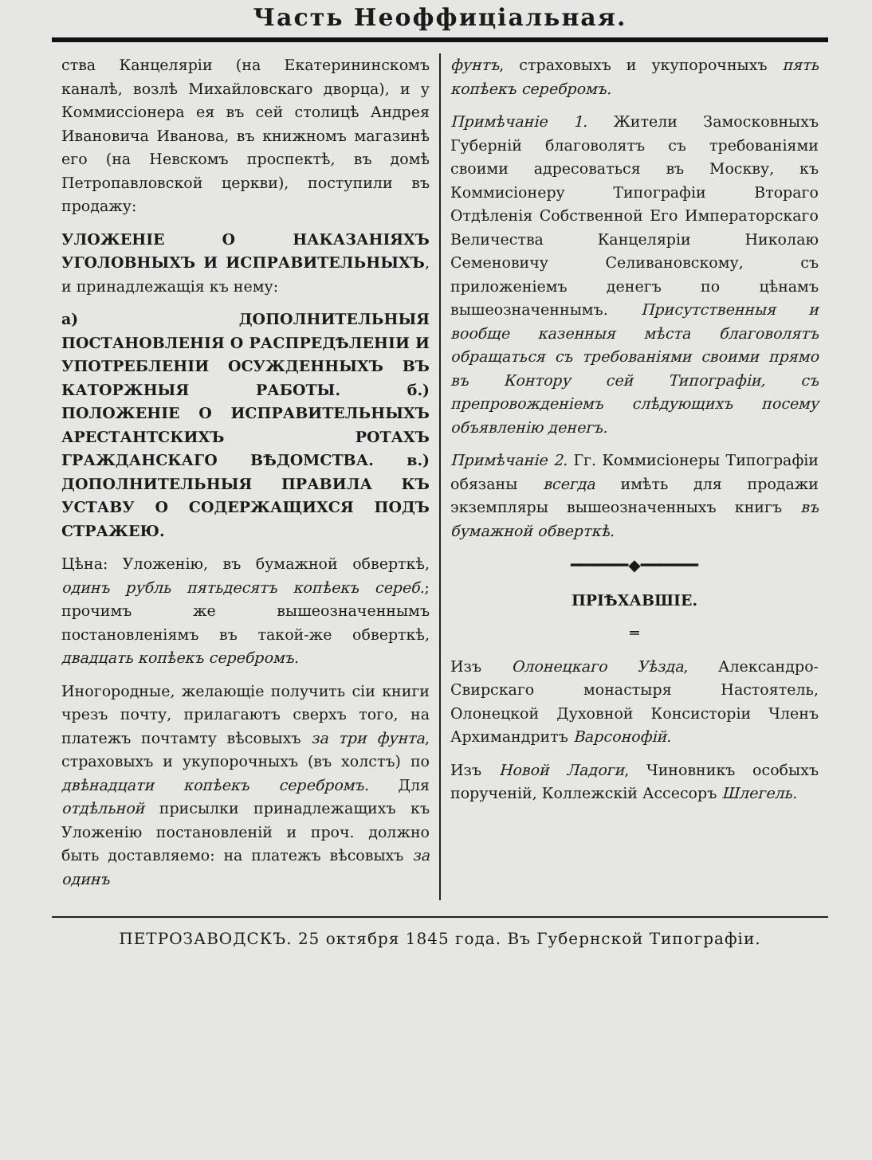Часть Неоффиціальная.
ства Канцеляріи (на Екатерининскомъ каналѣ, возлѣ Михайловскаго дворца), и у Коммиссіонера ея въ сей столицѣ Андрея Ивановича Иванова, въ книжномъ магазинѣ его (на Невскомъ проспектѣ, въ домѣ Петропавловской церкви), поступили въ продажу:
УЛОЖЕНІЕ О НАКАЗАНІЯХЪ УГОЛОВНЫХЪ И ИСПРАВИТЕЛЬНЫХЪ, и принадлежащія къ нему:
а) ДОПОЛНИТЕЛЬНЫЯ ПОСТАНОВЛЕНІЯ О РАСПРЕДѢЛЕНІИ И УПОТРЕБЛЕНІИ ОСУЖДЕННЫХЪ ВЪ КАТОРЖНЫЯ РАБОТЫ. б.) ПОЛОЖЕНІЕ О ИСПРАВИТЕЛЬНЫХЪ АРЕСТАНТСКИХЪ РОТАХЪ ГРАЖДАНСКАГО ВѢДОМСТВА. в.) ДОПОЛНИТЕЛЬНЫЯ ПРАВИЛА КЪ УСТАВУ О СОДЕРЖАЩИХСЯ ПОДЪ СТРАЖЕЮ.
Цѣна: Уложенію, въ бумажной обверткѣ, одинъ рубль пятьдесятъ копѣекъ сереб.; прочимъ же вышеозначеннымъ постановленіямъ въ такой-же обверткѣ, двадцать копѣекъ серебромъ.
Иногородные, желающіе получить сіи книги чрезъ почту, прилагаютъ сверхъ того, на платежъ почтамту вѣсовыхъ за три фунта, страховыхъ и укупорочныхъ (въ холстъ) по двѣнадцати копѣекъ серебромъ. Для отдѣльной присылки принадлежащихъ къ Уложенію постановленій и проч. должно быть доставляемо: на платежъ вѣсовыхъ за одинъ
фунтъ, страховыхъ и укупорочныхъ пять копѣекъ серебромъ.
Примѣчаніе 1. Жители Замосковныхъ Губерній благоволятъ съ требованіями своими адресоваться въ Москву, къ Коммисіонеру Типографіи Втораго Отдѣленія Собственной Его Императорскаго Величества Канцеляріи Николаю Семеновичу Селивановскому, съ приложеніемъ денегъ по цѣнамъ вышеозначеннымъ. Присутственныя и вообще казенныя мѣста благоволятъ обращаться съ требованіями своими прямо въ Контору сей Типографіи, съ препровожденіемъ слѣдующихъ посему объявленію денегъ.
Примѣчаніе 2. Гг. Коммисіонеры Типографіи обязаны всегда имѣть для продажи экземпляры вышеозначенныхъ книгъ въ бумажной обверткѣ.
━━━━━━◆━━━━━━
ПРІѢХАВШІЕ.
═
Изъ Олонецкаго Уѣзда, Александро-Свирскаго монастыря Настоятель, Олонецкой Духовной Консисторіи Членъ Архимандритъ Варсонофій.
Изъ Новой Ладоги, Чиновникъ особыхъ порученій, Коллежскій Ассесоръ Шлегель.
ПЕТРОЗАВОДСКЪ. 25 октября 1845 года. Въ Губернской Типографіи.